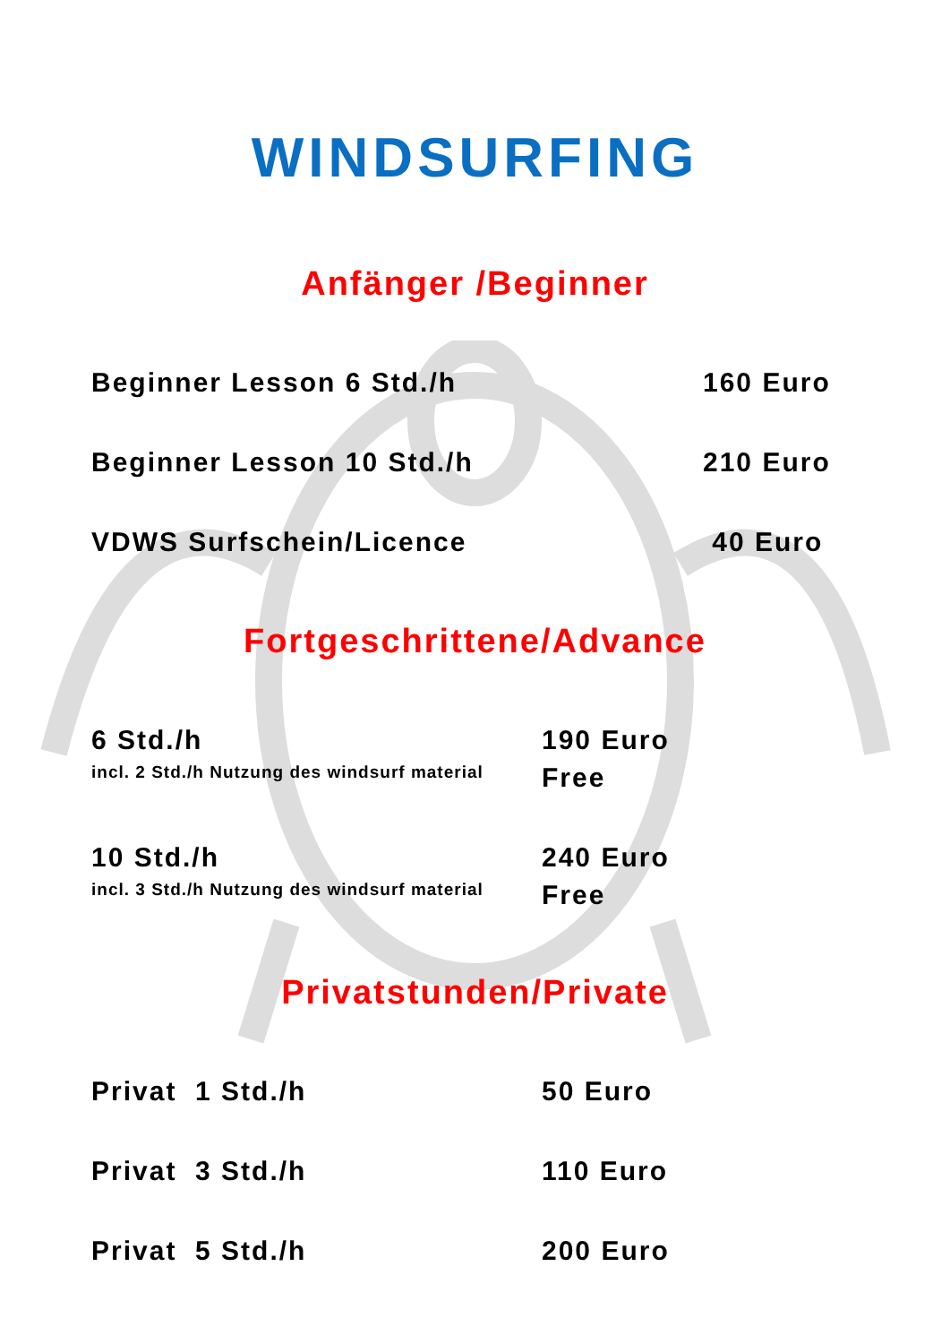WINDSURFING
Anfänger /Beginner
Beginner Lesson 6 Std./h 160 Euro
Beginner Lesson 10 Std./h 210 Euro
VDWS Surfschein/Licence 40 Euro
Fortgeschrittene/Advance
6 Std./h 190 Euro
incl. 2 Std./h Nutzung des windsurf material Free
10 Std./h 240 Euro
incl. 3 Std./h Nutzung des windsurf material Free
Privatstunden/Private
Privat 1 Std./h 50 Euro
Privat 3 Std./h 110 Euro
Privat 5 Std./h 200 Euro